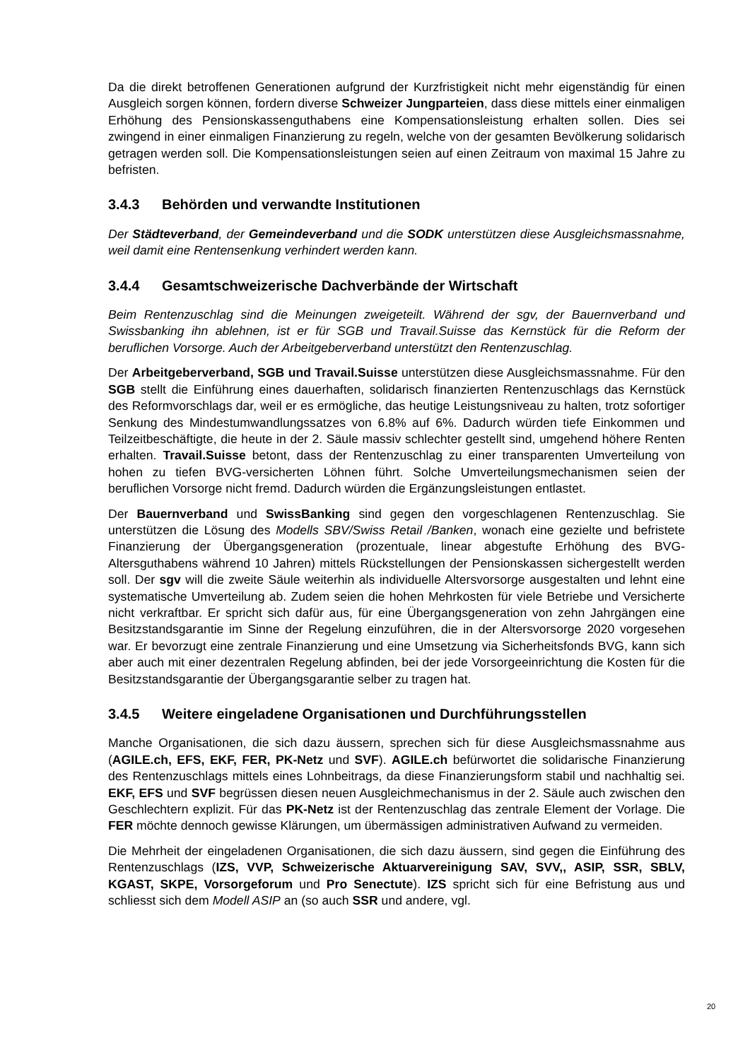Da die direkt betroffenen Generationen aufgrund der Kurzfristigkeit nicht mehr eigenständig für einen Ausgleich sorgen können, fordern diverse Schweizer Jungparteien, dass diese mittels einer einmaligen Erhöhung des Pensionskassenguthabens eine Kompensationsleistung erhalten sollen. Dies sei zwingend in einer einmaligen Finanzierung zu regeln, welche von der gesamten Bevölkerung solidarisch getragen werden soll. Die Kompensationsleistungen seien auf einen Zeitraum von maximal 15 Jahre zu befristen.
3.4.3 Behörden und verwandte Institutionen
Der Städteverband, der Gemeindeverband und die SODK unterstützen diese Ausgleichsmassnahme, weil damit eine Rentensenkung verhindert werden kann.
3.4.4 Gesamtschweizerische Dachverbände der Wirtschaft
Beim Rentenzuschlag sind die Meinungen zweigeteilt. Während der sgv, der Bauernverband und Swissbanking ihn ablehnen, ist er für SGB und Travail.Suisse das Kernstück für die Reform der beruflichen Vorsorge. Auch der Arbeitgeberverband unterstützt den Rentenzuschlag.
Der Arbeitgeberverband, SGB und Travail.Suisse unterstützen diese Ausgleichsmassnahme. Für den SGB stellt die Einführung eines dauerhaften, solidarisch finanzierten Rentenzuschlags das Kernstück des Reformvorschlags dar, weil er es ermögliche, das heutige Leistungsniveau zu halten, trotz sofortiger Senkung des Mindestumwandlungssatzes von 6.8% auf 6%. Dadurch würden tiefe Einkommen und Teilzeitbeschäftigte, die heute in der 2. Säule massiv schlechter gestellt sind, umgehend höhere Renten erhalten. Travail.Suisse betont, dass der Rentenzuschlag zu einer transparenten Umverteilung von hohen zu tiefen BVG-versicherten Löhnen führt. Solche Umverteilungsmechanismen seien der beruflichen Vorsorge nicht fremd. Dadurch würden die Ergänzungsleistungen entlastet.
Der Bauernverband und SwissBanking sind gegen den vorgeschlagenen Rentenzuschlag. Sie unterstützen die Lösung des Modells SBV/Swiss Retail /Banken, wonach eine gezielte und befristete Finanzierung der Übergangsgeneration (prozentuale, linear abgestufte Erhöhung des BVG-Altersguthabens während 10 Jahren) mittels Rückstellungen der Pensionskassen sichergestellt werden soll. Der sgv will die zweite Säule weiterhin als individuelle Altersvorsorge ausgestalten und lehnt eine systematische Umverteilung ab. Zudem seien die hohen Mehrkosten für viele Betriebe und Versicherte nicht verkraftbar. Er spricht sich dafür aus, für eine Übergangsgeneration von zehn Jahrgängen eine Besitzstandsgarantie im Sinne der Regelung einzuführen, die in der Altersvorsorge 2020 vorgesehen war. Er bevorzugt eine zentrale Finanzierung und eine Umsetzung via Sicherheitsfonds BVG, kann sich aber auch mit einer dezentralen Regelung abfinden, bei der jede Vorsorgeeinrichtung die Kosten für die Besitzstandsgarantie der Übergangsgarantie selber zu tragen hat.
3.4.5 Weitere eingeladene Organisationen und Durchführungsstellen
Manche Organisationen, die sich dazu äussern, sprechen sich für diese Ausgleichsmassnahme aus (AGILE.ch, EFS, EKF, FER, PK-Netz und SVF). AGILE.ch befürwortet die solidarische Finanzierung des Rentenzuschlags mittels eines Lohnbeitrags, da diese Finanzierungsform stabil und nachhaltig sei. EKF, EFS und SVF begrüssen diesen neuen Ausgleichmechanismus in der 2. Säule auch zwischen den Geschlechtern explizit. Für das PK-Netz ist der Rentenzuschlag das zentrale Element der Vorlage. Die FER möchte dennoch gewisse Klärungen, um übermässigen administrativen Aufwand zu vermeiden.
Die Mehrheit der eingeladenen Organisationen, die sich dazu äussern, sind gegen die Einführung des Rentenzuschlags (IZS, VVP, Schweizerische Aktuarvereinigung SAV, SVV,, ASIP, SSR, SBLV, KGAST, SKPE, Vorsorgeforum und Pro Senectute). IZS spricht sich für eine Befristung aus und schliesst sich dem Modell ASIP an (so auch SSR und andere, vgl.
20